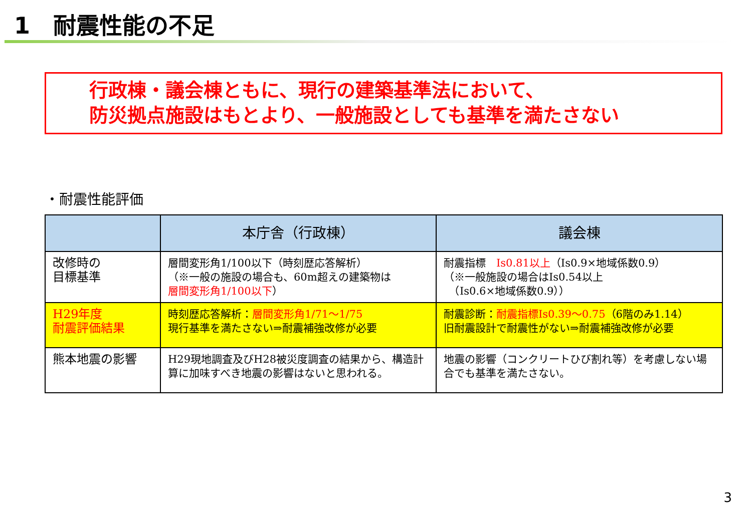1　耐震性能の不足
行政棟・議会棟ともに、現行の建築基準法において、
防災拠点施設はもとより、一般施設としても基準を満たさない
・耐震性能評価
| | 本庁舎（行政棟） | 議会棟 |
| --- | --- | --- |
| 改修時の 目標基準 | 層間変形角1/100以下（時刻歴応答解析） （※一般の施設の場合も、60m超えの建築物は 層間変形角1/100以下 ） | 耐震指標 Is0.81以上 （Is0.9×地域係数0.9） （※一般施設の場合はIs0.54以上 （Is0.6×地域係数0.9）） |
| H29年度 耐震評価結果 | 時刻歴応答解析： 層間変形角1/71～1/75 現行基準を満たさない⇒耐震補強改修が必要 | 耐震診断： 耐震指標Is0.39～0.75 （6階のみ1.14） 旧耐震設計で耐震性がない⇒耐震補強改修が必要 |
| 熊本地震の影響 | H29現地調査及びH28被災度調査の結果から、構造計算に加味すべき地震の影響はないと思われる。 | 地震の影響（コンクリートひび割れ等）を考慮しない場合でも基準を満たさない。 |
3